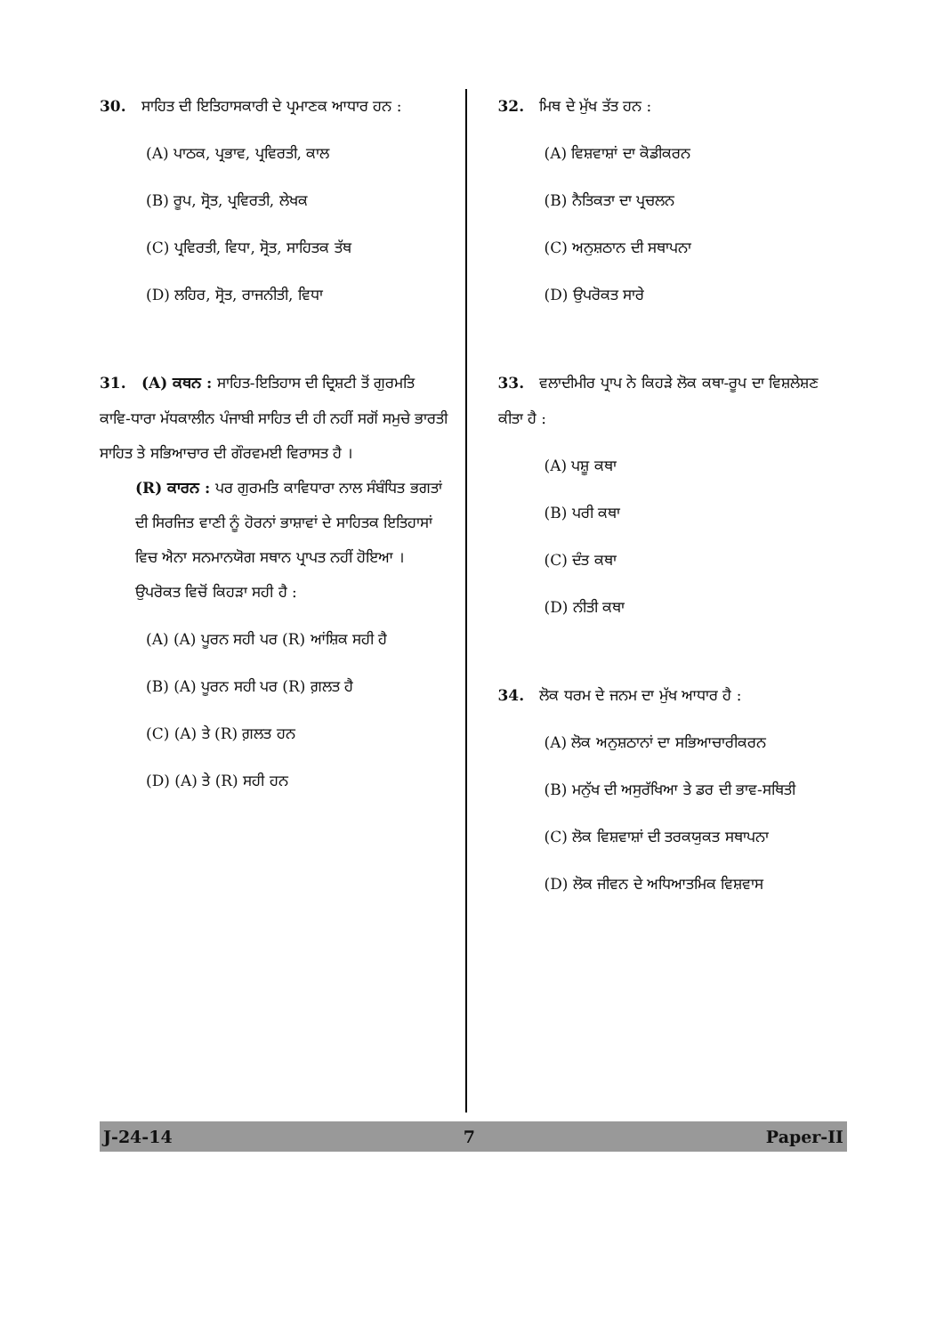30. ਸਾਹਿਤ ਦੀ ਇਤਿਹਾਸਕਾਰੀ ਦੇ ਪ੍ਰਮਾਣਕ ਆਧਾਰ ਹਨ :
(A) ਪਾਠਕ, ਪ੍ਰਭਾਵ, ਪ੍ਰਵਿਰਤੀ, ਕਾਲ
(B) ਰੂਪ, ਸ੍ਰੋਤ, ਪ੍ਰਵਿਰਤੀ, ਲੇਖਕ
(C) ਪ੍ਰਵਿਰਤੀ, ਵਿਧਾ, ਸ੍ਰੋਤ, ਸਾਹਿਤਕ ਤੱਥ
(D) ਲਹਿਰ, ਸ੍ਰੋਤ, ਰਾਜਨੀਤੀ, ਵਿਧਾ
31. (A) ਕਥਨ : ਸਾਹਿਤ-ਇਤਿਹਾਸ ਦੀ ਦ੍ਰਿਸ਼ਟੀ ਤੋਂ ਗੁਰਮਤਿ ਕਾਵਿ-ਧਾਰਾ ਮੱਧਕਾਲੀਨ ਪੰਜਾਬੀ ਸਾਹਿਤ ਦੀ ਹੀ ਨਹੀਂ ਸਗੋਂ ਸਮੁਚੇ ਭਾਰਤੀ ਸਾਹਿਤ ਤੇ ਸਭਿਆਚਾਰ ਦੀ ਗੌਰਵਮਈ ਵਿਰਾਸਤ ਹੈ ।
(R) ਕਾਰਨ : ਪਰ ਗੁਰਮਤਿ ਕਾਵਿਧਾਰਾ ਨਾਲ ਸੰਬੰਧਿਤ ਭਗਤਾਂ ਦੀ ਸਿਰਜਿਤ ਵਾਣੀ ਨੂੰ ਹੋਰਨਾਂ ਭਾਸ਼ਾਵਾਂ ਦੇ ਸਾਹਿਤਕ ਇਤਿਹਾਸਾਂ ਵਿਚ ਐਨਾ ਸਨਮਾਨਯੋਗ ਸਥਾਨ ਪ੍ਰਾਪਤ ਨਹੀਂ ਹੋਇਆ ।
ਉਪਰੋਕਤ ਵਿਚੋਂ ਕਿਹੜਾ ਸਹੀ ਹੈ :
(A) (A) ਪੂਰਨ ਸਹੀ ਪਰ (R) ਆਂਸ਼ਿਕ ਸਹੀ ਹੈ
(B) (A) ਪੂਰਨ ਸਹੀ ਪਰ (R) ਗ਼ਲਤ ਹੈ
(C) (A) ਤੇ (R) ਗ਼ਲਤ ਹਨ
(D) (A) ਤੇ (R) ਸਹੀ ਹਨ
32. ਮਿਥ ਦੇ ਮੁੱਖ ਤੱਤ ਹਨ :
(A) ਵਿਸ਼ਵਾਸ਼ਾਂ ਦਾ ਕੋਡੀਕਰਨ
(B) ਨੈਤਿਕਤਾ ਦਾ ਪ੍ਰਚਲਨ
(C) ਅਨੁਸ਼ਠਾਨ ਦੀ ਸਥਾਪਨਾ
(D) ਉਪਰੋਕਤ ਸਾਰੇ
33. ਵਲਾਦੀਮੀਰ ਪ੍ਰਾਪ ਨੇ ਕਿਹੜੇ ਲੋਕ ਕਥਾ-ਰੂਪ ਦਾ ਵਿਸ਼ਲੇਸ਼ਣ ਕੀਤਾ ਹੈ :
(A) ਪਸ਼ੂ ਕਥਾ
(B) ਪਰੀ ਕਥਾ
(C) ਦੰਤ ਕਥਾ
(D) ਨੀਤੀ ਕਥਾ
34. ਲੋਕ ਧਰਮ ਦੇ ਜਨਮ ਦਾ ਮੁੱਖ ਆਧਾਰ ਹੈ :
(A) ਲੋਕ ਅਨੁਸ਼ਠਾਨਾਂ ਦਾ ਸਭਿਆਚਾਰੀਕਰਨ
(B) ਮਨੁੱਖ ਦੀ ਅਸੁਰੱਖਿਆ ਤੇ ਡਰ ਦੀ ਭਾਵ-ਸਥਿਤੀ
(C) ਲੋਕ ਵਿਸ਼ਵਾਸ਼ਾਂ ਦੀ ਤਰਕਯੁਕਤ ਸਥਾਪਨਾ
(D) ਲੋਕ ਜੀਵਨ ਦੇ ਅਧਿਆਤਮਿਕ ਵਿਸ਼ਵਾਸ
J-24-14 7 Paper-II